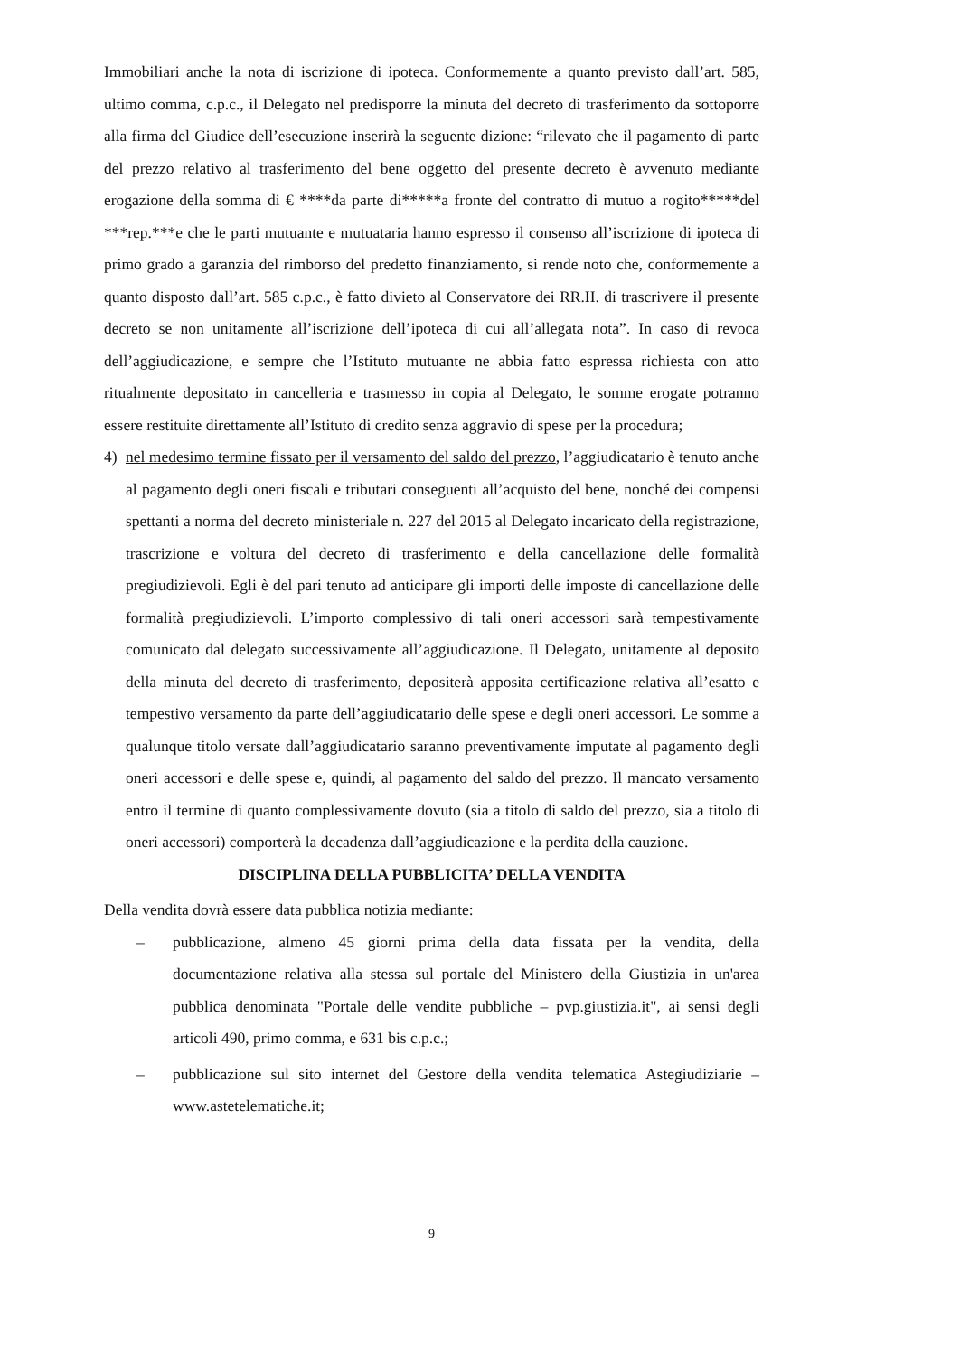Immobiliari anche la nota di iscrizione di ipoteca. Conformemente a quanto previsto dall’art. 585, ultimo comma, c.p.c., il Delegato nel predisporre la minuta del decreto di trasferimento da sottoporre alla firma del Giudice dell’esecuzione inserirà la seguente dizione: “rilevato che il pagamento di parte del prezzo relativo al trasferimento del bene oggetto del presente decreto è avvenuto mediante erogazione della somma di € ****da parte di*****a fronte del contratto di mutuo a rogito*****del ***rep.***e che le parti mutuante e mutuataria hanno espresso il consenso all’iscrizione di ipoteca di primo grado a garanzia del rimborso del predetto finanziamento, si rende noto che, conformemente a quanto disposto dall’art. 585 c.p.c., è fatto divieto al Conservatore dei RR.II. di trascrivere il presente decreto se non unitamente all’iscrizione dell’ipoteca di cui all’allegata nota”. In caso di revoca dell’aggiudicazione, e sempre che l’Istituto mutuante ne abbia fatto espressa richiesta con atto ritualmente depositato in cancelleria e trasmesso in copia al Delegato, le somme erogate potranno essere restituite direttamente all’Istituto di credito senza aggravio di spese per la procedura;
4) nel medesimo termine fissato per il versamento del saldo del prezzo, l’aggiudicatario è tenuto anche al pagamento degli oneri fiscali e tributari conseguenti all’acquisto del bene, nonché dei compensi spettanti a norma del decreto ministeriale n. 227 del 2015 al Delegato incaricato della registrazione, trascrizione e voltura del decreto di trasferimento e della cancellazione delle formalità pregiudizievoli. Egli è del pari tenuto ad anticipare gli importi delle imposte di cancellazione delle formalità pregiudizievoli. L’importo complessivo di tali oneri accessori sarà tempestivamente comunicato dal delegato successivamente all’aggiudicazione. Il Delegato, unitamente al deposito della minuta del decreto di trasferimento, depositerà apposita certificazione relativa all’esatto e tempestivo versamento da parte dell’aggiudicatario delle spese e degli oneri accessori. Le somme a qualunque titolo versate dall’aggiudicatario saranno preventivamente imputate al pagamento degli oneri accessori e delle spese e, quindi, al pagamento del saldo del prezzo. Il mancato versamento entro il termine di quanto complessivamente dovuto (sia a titolo di saldo del prezzo, sia a titolo di oneri accessori) comporterà la decadenza dall’aggiudicazione e la perdita della cauzione.
DISCIPLINA DELLA PUBBLICITA’ DELLA VENDITA
Della vendita dovrà essere data pubblica notizia mediante:
– pubblicazione, almeno 45 giorni prima della data fissata per la vendita, della documentazione relativa alla stessa sul portale del Ministero della Giustizia in un'area pubblica denominata "Portale delle vendite pubbliche – pvp.giustizia.it", ai sensi degli articoli 490, primo comma, e 631 bis c.p.c.;
– pubblicazione sul sito internet del Gestore della vendita telematica Astegiudiziarie – www.astetelematiche.it;
9